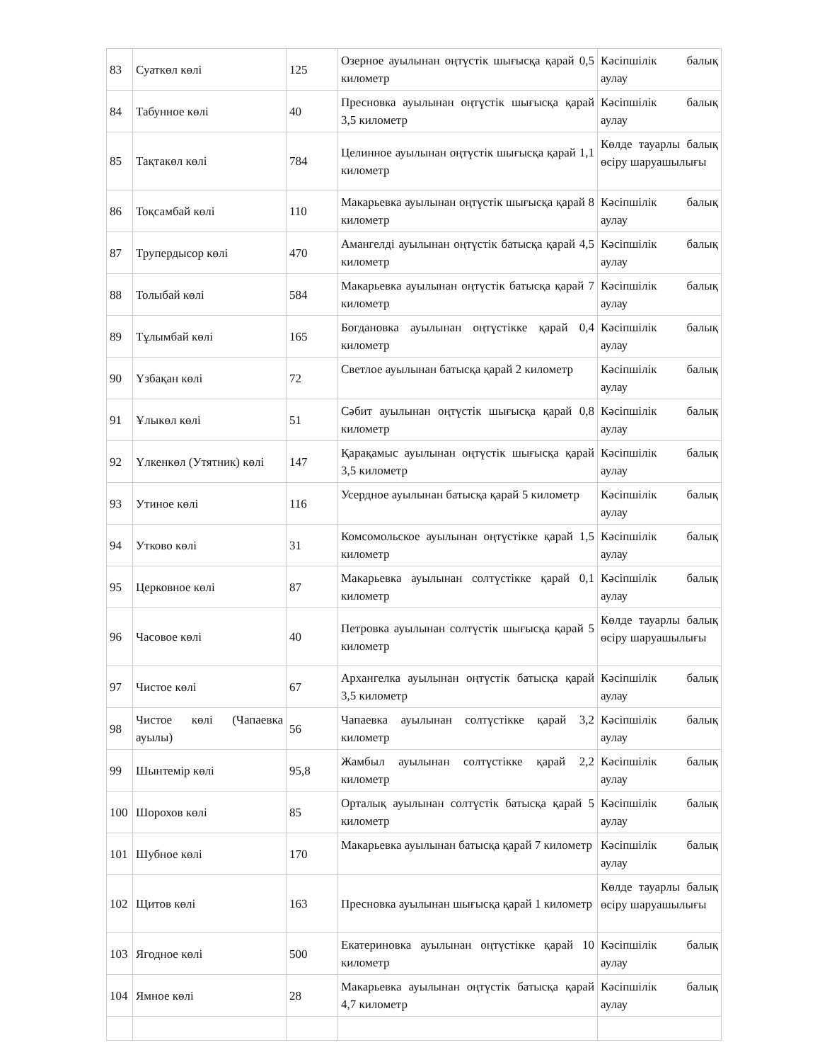| 83 | Суаткөл көлі | 125 | Озерное ауылынан оңтүстік шығысқа қарай 0,5 километр | Кәсіпшілік балық аулау |
| 84 | Табунное көлі | 40 | Пресновка ауылынан оңтүстік шығысқа қарай 3,5 километр | Кәсіпшілік балық аулау |
| 85 | Тақтакөл көлі | 784 | Целинное ауылынан оңтүстік шығысқа қарай 1,1 километр | Көлде тауарлы балық өсіру шаруашылығы |
| 86 | Тоқсамбай көлі | 110 | Макарьевка ауылынан оңтүстік шығысқа қарай 8 километр | Кәсіпшілік балық аулау |
| 87 | Трупердысор көлі | 470 | Амангелді ауылынан оңтүстік батысқа қарай 4,5 километр | Кәсіпшілік балық аулау |
| 88 | Толыбай көлі | 584 | Макарьевка ауылынан оңтүстік батысқа қарай 7 километр | Кәсіпшілік балық аулау |
| 89 | Тұлымбай көлі | 165 | Богдановка ауылынан оңтүстікке қарай 0,4 километр | Кәсіпшілік балық аулау |
| 90 | Үзбақан көлі | 72 | Светлое ауылынан батысқа қарай 2 километр | Кәсіпшілік балық аулау |
| 91 | Ұлыкөл көлі | 51 | Сәбит ауылынан оңтүстік шығысқа қарай 0,8 километр | Кәсіпшілік балық аулау |
| 92 | Үлкенкөл (Утятник) көлі | 147 | Қарақамыс ауылынан оңтүстік шығысқа қарай 3,5 километр | Кәсіпшілік балық аулау |
| 93 | Утиное көлі | 116 | Усердное ауылынан батысқа қарай 5 километр | Кәсіпшілік балық аулау |
| 94 | Утково көлі | 31 | Комсомольское ауылынан оңтүстікке қарай 1,5 километр | Кәсіпшілік балық аулау |
| 95 | Церковное көлі | 87 | Макарьевка ауылынан солтүстікке қарай 0,1 километр | Кәсіпшілік балық аулау |
| 96 | Часовое көлі | 40 | Петровка ауылынан солтүстік шығысқа қарай 5 километр | Көлде тауарлы балық өсіру шаруашылығы |
| 97 | Чистое көлі | 67 | Архангелка ауылынан оңтүстік батысқа қарай 3,5 километр | Кәсіпшілік балық аулау |
| 98 | Чистое көлі (Чапаевка ауылы) | 56 | Чапаевка ауылынан солтүстікке қарай 3,2 километр | Кәсіпшілік балық аулау |
| 99 | Шынтемір көлі | 95,8 | Жамбыл ауылынан солтүстікке қарай 2,2 километр | Кәсіпшілік балық аулау |
| 100 | Шорохов көлі | 85 | Орталық ауылынан солтүстік батысқа қарай 5 километр | Кәсіпшілік балық аулау |
| 101 | Шубное көлі | 170 | Макарьевка ауылынан батысқа қарай 7 километр | Кәсіпшілік балық аулау |
| 102 | Щитов көлі | 163 | Пресновка ауылынан шығысқа қарай 1 километр | Көлде тауарлы балық өсіру шаруашылығы |
| 103 | Ягодное көлі | 500 | Екатериновка ауылынан оңтүстікке қарай 10 километр | Кәсіпшілік балық аулау |
| 104 | Ямное көлі | 28 | Макарьевка ауылынан оңтүстік батысқа қарай 4,7 километр | Кәсіпшілік балық аулау |